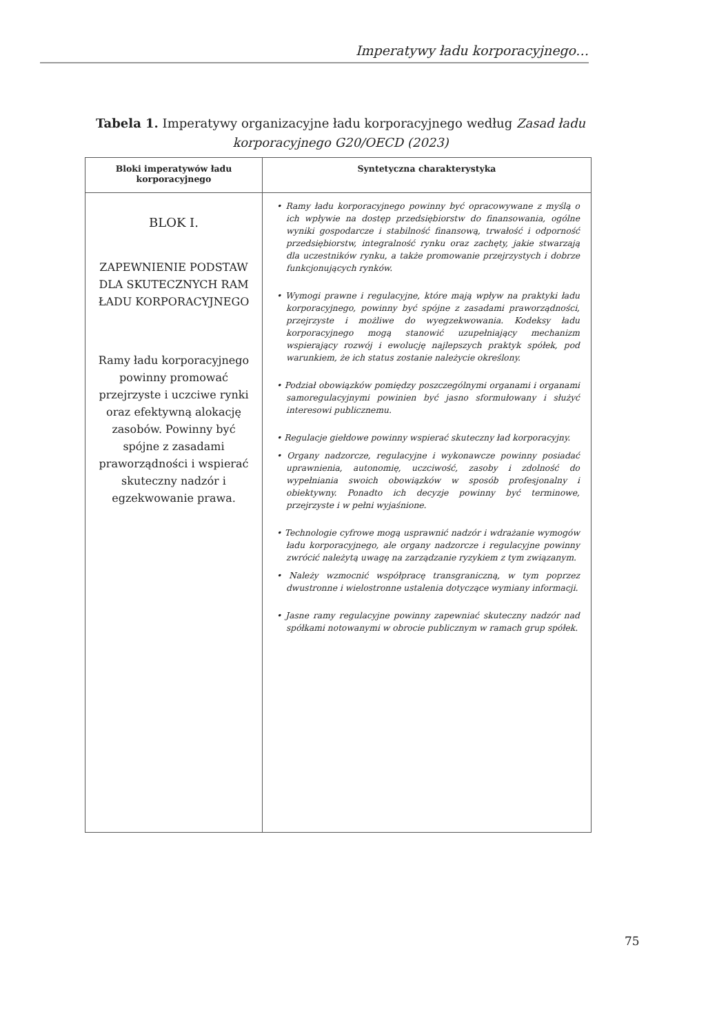Imperatywy ładu korporacyjnego…
Tabela 1. Imperatywy organizacyjne ładu korporacyjnego według Zasad ładu korporacyjnego G20/OECD (2023)
| Bloki imperatywów ładu korporacyjnego | Syntetyczna charakterystyka |
| --- | --- |
| BLOK I. ZAPEWNIENIE PODSTAW DLA SKUTECZNYCH RAM ŁADU KORPORACYJNEGO Ramy ładu korporacyjnego powinny promować przejrzyste i uczciwe rynki oraz efektywną alokację zasobów. Powinny być spójne z zasadami praworządności i wspierać skuteczny nadzór i egzekwowanie prawa. | • Ramy ładu korporacyjnego powinny być opracowywane z myślą o ich wpływie na dostęp przedsiębiorstw do finansowania, ogólne wyniki gospodarcze i stabilność finansową, trwałość i odporność przedsiębiorstw, integralność rynku oraz zachęty, jakie stwarzają dla uczestników rynku, a także promowanie przejrzystych i dobrze funkcjonujących rynków. • Wymogi prawne i regulacyjne, które mają wpływ na praktyki ładu korporacyjnego, powinny być spójne z zasadami praworządności, przejrzyste i możliwe do wyegzekwowania. Kodeksy ładu korporacyjnego mogą stanowić uzupełniający mechanizm wspierający rozwój i ewolucję najlepszych praktyk spółek, pod warunkiem, że ich status zostanie należycie określony. • Podział obowiązków pomiędzy poszczególnymi organami i organami samoregulacyjnymi powinien być jasno sformułowany i służyć interesowi publicznemu. • Regulacje giełdowe powinny wspierać skuteczny ład korporacyjny. • Organy nadzorcze, regulacyjne i wykonawcze powinny posiadać uprawnienia, autonomię, uczciwość, zasoby i zdolność do wypełniania swoich obowiązków w sposób profesjonalny i obiektywny. Ponadto ich decyzje powinny być terminowe, przejrzyste i w pełni wyjaśnione. • Technologie cyfrowe mogą usprawnić nadzór i wdrażanie wymogów ładu korporacyjnego, ale organy nadzorcze i regulacyjne powinny zwrócić należytą uwagę na zarządzanie ryzykiem z tym związanym. • Należy wzmocnić współpracę transgraniczną, w tym poprzez dwustronne i wielostronne ustalenia dotyczące wymiany informacji. • Jasne ramy regulacyjne powinny zapewniać skuteczny nadzór nad spółkami notowanymi w obrocie publicznym w ramach grup spółek. |
75